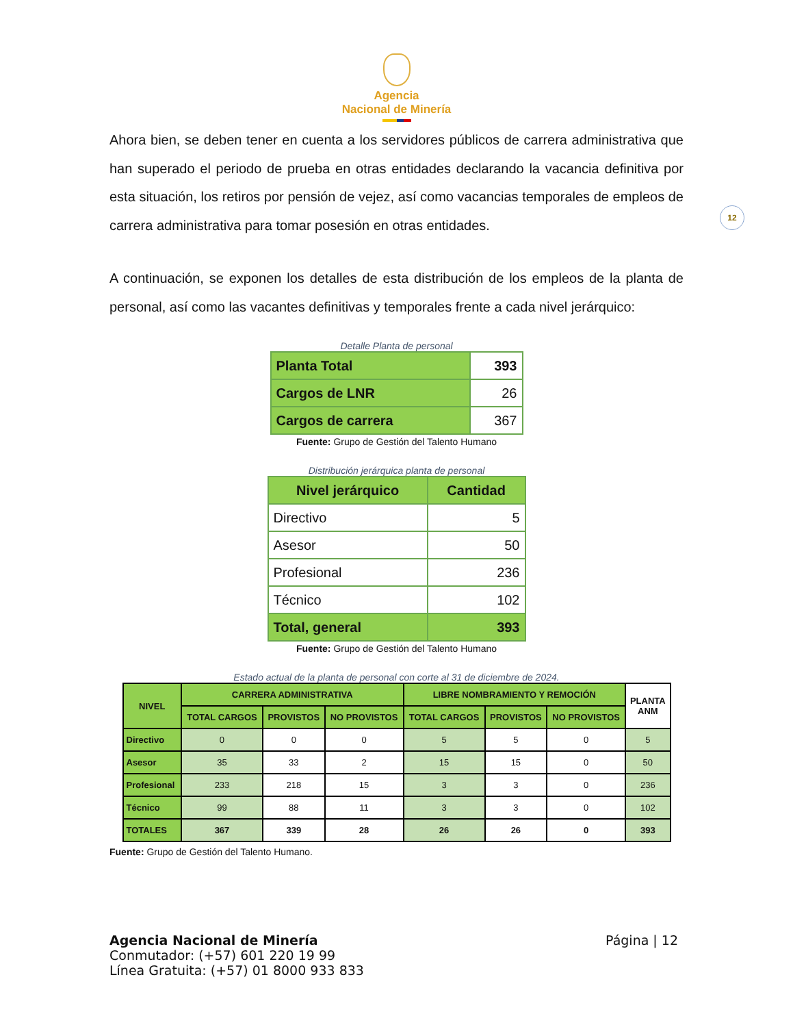Agencia
Nacional de Minería
Ahora bien, se deben tener en cuenta a los servidores públicos de carrera administrativa que han superado el periodo de prueba en otras entidades declarando la vacancia definitiva por esta situación, los retiros por pensión de vejez, así como vacancias temporales de empleos de carrera administrativa para tomar posesión en otras entidades.
12
A continuación, se exponen los detalles de esta distribución de los empleos de la planta de personal, así como las vacantes definitivas y temporales frente a cada nivel jerárquico:
Detalle Planta de personal
| Planta Total | 393 |
| Cargos de LNR | 26 |
| Cargos de carrera | 367 |
Fuente: Grupo de Gestión del Talento Humano
Distribución jerárquica planta de personal
| Nivel jerárquico | Cantidad |
| Directivo | 5 |
| Asesor | 50 |
| Profesional | 236 |
| Técnico | 102 |
| Total, general | 393 |
Fuente: Grupo de Gestión del Talento Humano
Estado actual de la planta de personal con corte al 31 de diciembre de 2024.
| NIVEL | CARRERA ADMINISTRATIVA | | | LIBRE NOMBRAMIENTO Y REMOCIÓN | | | PLANTA ANM |
| --- | --- | --- | --- | --- | --- | --- | --- |
| | TOTAL CARGOS | PROVISTOS | NO PROVISTOS | TOTAL CARGOS | PROVISTOS | NO PROVISTOS | |
| Directivo | 0 | 0 | 0 | 5 | 5 | 0 | 5 |
| Asesor | 35 | 33 | 2 | 15 | 15 | 0 | 50 |
| Profesional | 233 | 218 | 15 | 3 | 3 | 0 | 236 |
| Técnico | 99 | 88 | 11 | 3 | 3 | 0 | 102 |
| TOTALES | 367 | 339 | 28 | 26 | 26 | 0 | 393 |
Fuente: Grupo de Gestión del Talento Humano.
Agencia Nacional de Minería
Conmutador: (+57) 601 220 19 99
Línea Gratuita: (+57) 01 8000 933 833
Página | 12